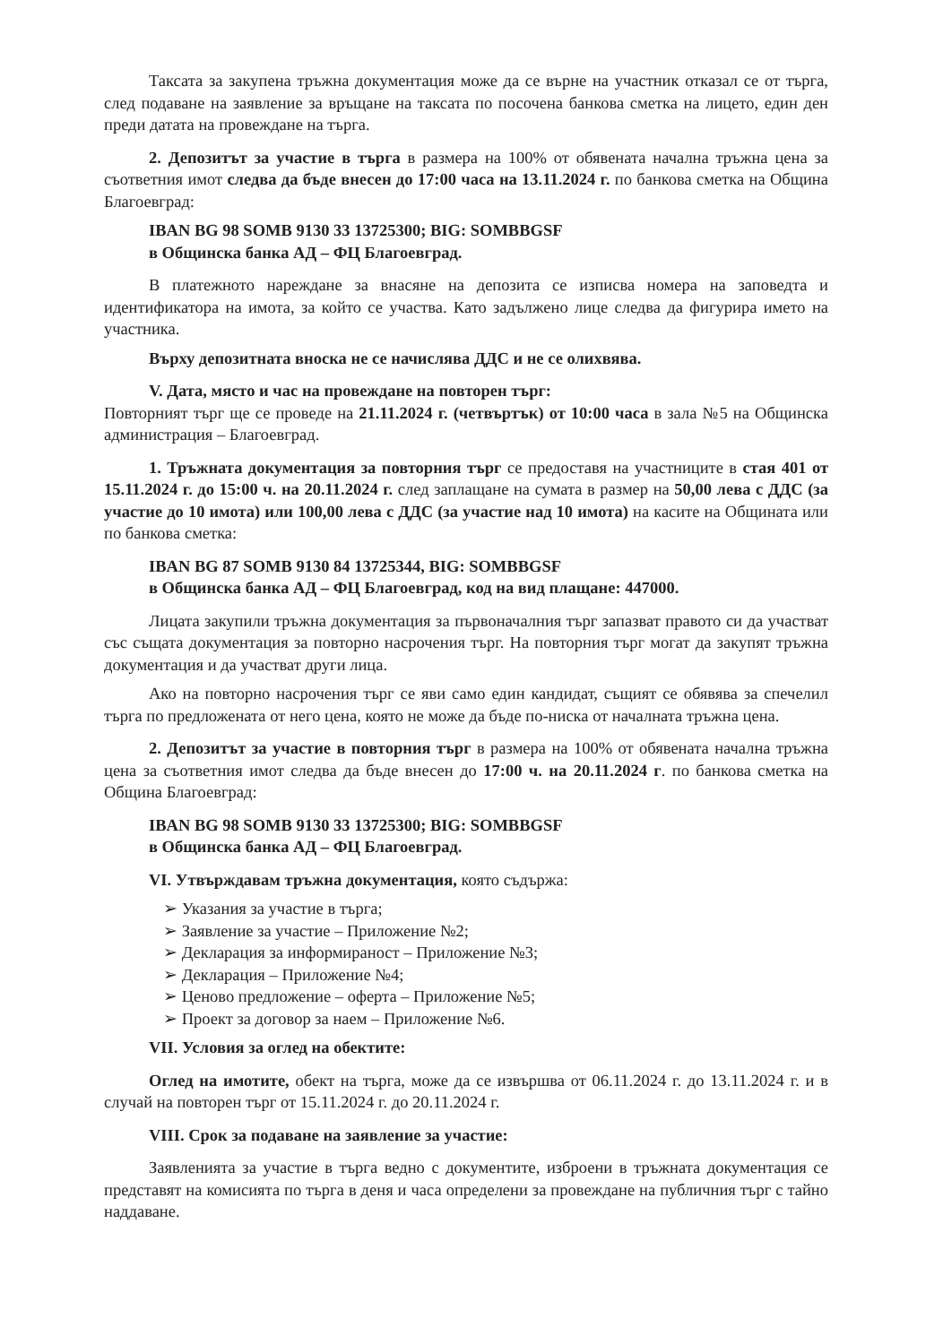Таксата за закупена тръжна документация може да се върне на участник отказал се от търга, след подаване на заявление за връщане на таксата по посочена банкова сметка на лицето, един ден преди датата на провеждане на търга.
2. Депозитът за участие в търга в размера на 100% от обявената начална тръжна цена за съответния имот следва да бъде внесен до 17:00 часа на 13.11.2024 г. по банкова сметка на Община Благоевград:
IBAN BG 98 SOMB 9130 33 13725300; BIG: SOMBBGSF
в Общинска банка АД – ФЦ Благоевград.
В платежното нареждане за внасяне на депозита се изписва номера на заповедта и идентификатора на имота, за който се участва. Като задължено лице следва да фигурира името на участника.
Върху депозитната вноска не се начислява ДДС и не се олихвява.
V. Дата, място и час на провеждане на повторен търг:
Повторният търг ще се проведе на 21.11.2024 г. (четвъртък) от 10:00 часа в зала №5 на Общинска администрация – Благоевград.
1. Тръжната документация за повторния търг се предоставя на участниците в стая 401 от 15.11.2024 г. до 15:00 ч. на 20.11.2024 г. след заплащане на сумата в размер на 50,00 лева с ДДС (за участие до 10 имота) или 100,00 лева с ДДС (за участие над 10 имота) на касите на Общината или по банкова сметка:
IBAN BG 87 SOMB 9130 84 13725344, BIG: SOMBBGSF
в Общинска банка АД – ФЦ Благоевград, код на вид плащане: 447000.
Лицата закупили тръжна документация за първоначалния търг запазват правото си да участват със същата документация за повторно насрочения търг. На повторния търг могат да закупят тръжна документация и да участват други лица.
Ако на повторно насрочения търг се яви само един кандидат, същият се обявява за спечелил търга по предложената от него цена, която не може да бъде по-ниска от началната тръжна цена.
2. Депозитът за участие в повторния търг в размера на 100% от обявената начална тръжна цена за съответния имот следва да бъде внесен до 17:00 ч. на 20.11.2024 г. по банкова сметка на Община Благоевград:
IBAN BG 98 SOMB 9130 33 13725300; BIG: SOMBBGSF
в Общинска банка АД – ФЦ Благоевград.
VI. Утвърждавам тръжна документация, която съдържа:
➢ Указания за участие в търга;
➢ Заявление за участие – Приложение №2;
➢ Декларация за информираност – Приложение №3;
➢ Декларация – Приложение №4;
➢ Ценово предложение – оферта – Приложение №5;
➢ Проект за договор за наем – Приложение №6.
VII. Условия за оглед на обектите:
Оглед на имотите, обект на търга, може да се извършва от 06.11.2024 г. до 13.11.2024 г. и в случай на повторен търг от 15.11.2024 г. до 20.11.2024 г.
VIII. Срок за подаване на заявление за участие:
Заявленията за участие в търга ведно с документите, изброени в тръжната документация се представят на комисията по търга в деня и часа определени за провеждане на публичния търг с тайно наддаване.